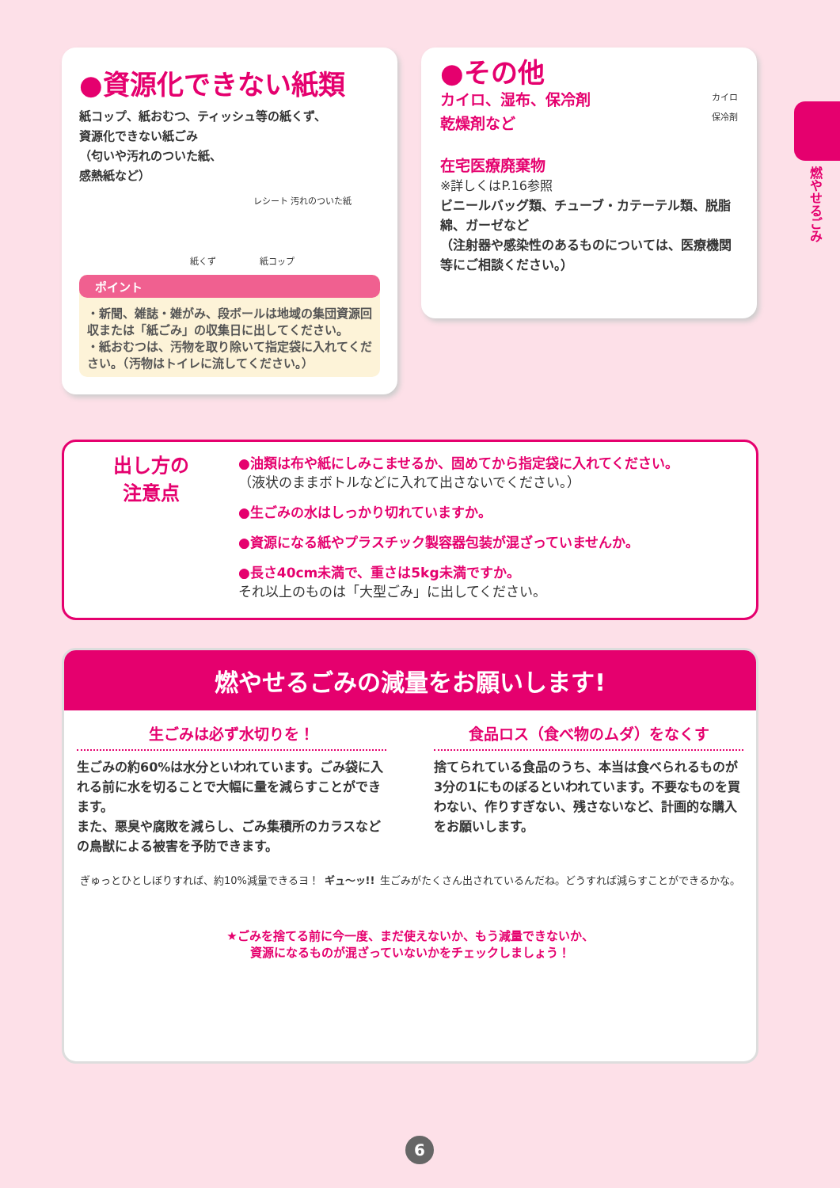●資源化できない紙類
紙コップ、紙おむつ、ティッシュ等の紙くず、
資源化できない紙ごみ
（匂いや汚れのついた紙、
感熱紙など）
レシート 汚れのついた紙
紙くず　　　　　紙コップ
ポイント
・新聞、雑誌・雑がみ、段ボールは地域の集団資源回収または「紙ごみ」の収集日に出してください。
・紙おむつは、汚物を取り除いて指定袋に入れてください。（汚物はトイレに流してください。）
●その他
カイロ、湿布、保冷剤
乾燥剤など
カイロ
保冷剤
在宅医療廃棄物
※詳しくはP.16参照
ビニールバッグ類、チューブ・カテーテル類、脱脂綿、ガーゼなど
（注射器や感染性のあるものについては、医療機関等にご相談ください。）
出し方の
注意点
●油類は布や紙にしみこませるか、固めてから指定袋に入れてください。
（液状のままボトルなどに入れて出さないでください。）
●生ごみの水はしっかり切れていますか。
●資源になる紙やプラスチック製容器包装が混ざっていませんか。
●長さ40cm未満で、重さは5kg未満ですか。
それ以上のものは「大型ごみ」に出してください。
燃やせるごみの減量をお願いします!
生ごみは必ず水切りを！
生ごみの約60%は水分といわれています。ごみ袋に入れる前に水を切ることで大幅に量を減らすことができます。
また、悪臭や腐敗を減らし、ごみ集積所のカラスなどの鳥獣による被害を予防できます。
食品ロス（食べ物のムダ）をなくす
捨てられている食品のうち、本当は食べられるものが3分の1にものぼるといわれています。不要なものを買わない、作りすぎない、残さないなど、計画的な購入をお願いします。
ぎゅっとひとしぼりすれば、約10%減量できるヨ！
ギュ〜ッ!! 生ごみがたくさん出されているんだね。どうすれば減らすことができるかな。
★ごみを捨てる前に今一度、まだ使えないか、もう減量できないか、
資源になるものが混ざっていないかをチェックしましょう！
燃やせるごみ
6